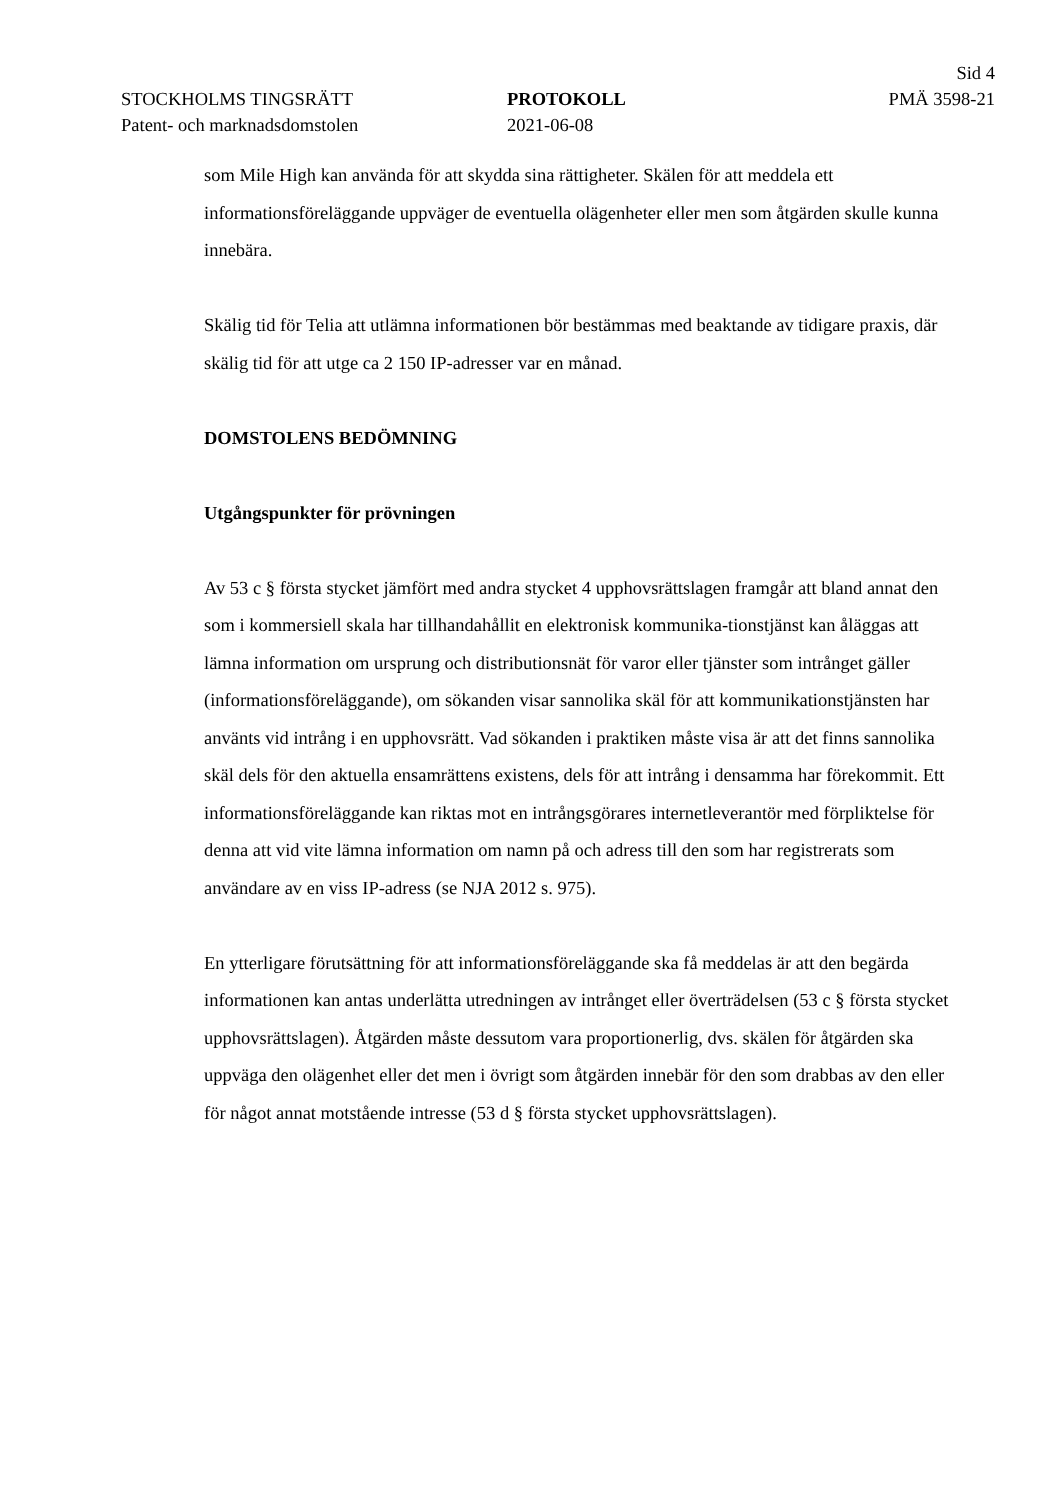Sid 4
STOCKHOLMS TINGSRÄTT PROTOKOLL PMÄ 3598-21
Patent- och marknadsdomstolen 2021-06-08
som Mile High kan använda för att skydda sina rättigheter. Skälen för att meddela ett informationsföreläggande uppväger de eventuella olägenheter eller men som åtgärden skulle kunna innebära.
Skälig tid för Telia att utlämna informationen bör bestämmas med beaktande av tidigare praxis, där skälig tid för att utge ca 2 150 IP-adresser var en månad.
DOMSTOLENS BEDÖMNING
Utgångspunkter för prövningen
Av 53 c § första stycket jämfört med andra stycket 4 upphovsrättslagen framgår att bland annat den som i kommersiell skala har tillhandahållit en elektronisk kommunika-tionstjänst kan åläggas att lämna information om ursprung och distributionsnät för varor eller tjänster som intrånget gäller (informationsföreläggande), om sökanden visar sannolika skäl för att kommunikationstjänsten har använts vid intrång i en upphovsrätt. Vad sökanden i praktiken måste visa är att det finns sannolika skäl dels för den aktuella ensamrättens existens, dels för att intrång i densamma har förekommit. Ett informationsföreläggande kan riktas mot en intrångsgörares internetleverantör med förpliktelse för denna att vid vite lämna information om namn på och adress till den som har registrerats som användare av en viss IP-adress (se NJA 2012 s. 975).
En ytterligare förutsättning för att informationsföreläggande ska få meddelas är att den begärda informationen kan antas underlätta utredningen av intrånget eller överträdelsen (53 c § första stycket upphovsrättslagen). Åtgärden måste dessutom vara proportionerlig, dvs. skälen för åtgärden ska uppväga den olägenhet eller det men i övrigt som åtgärden innebär för den som drabbas av den eller för något annat motstående intresse (53 d § första stycket upphovsrättslagen).